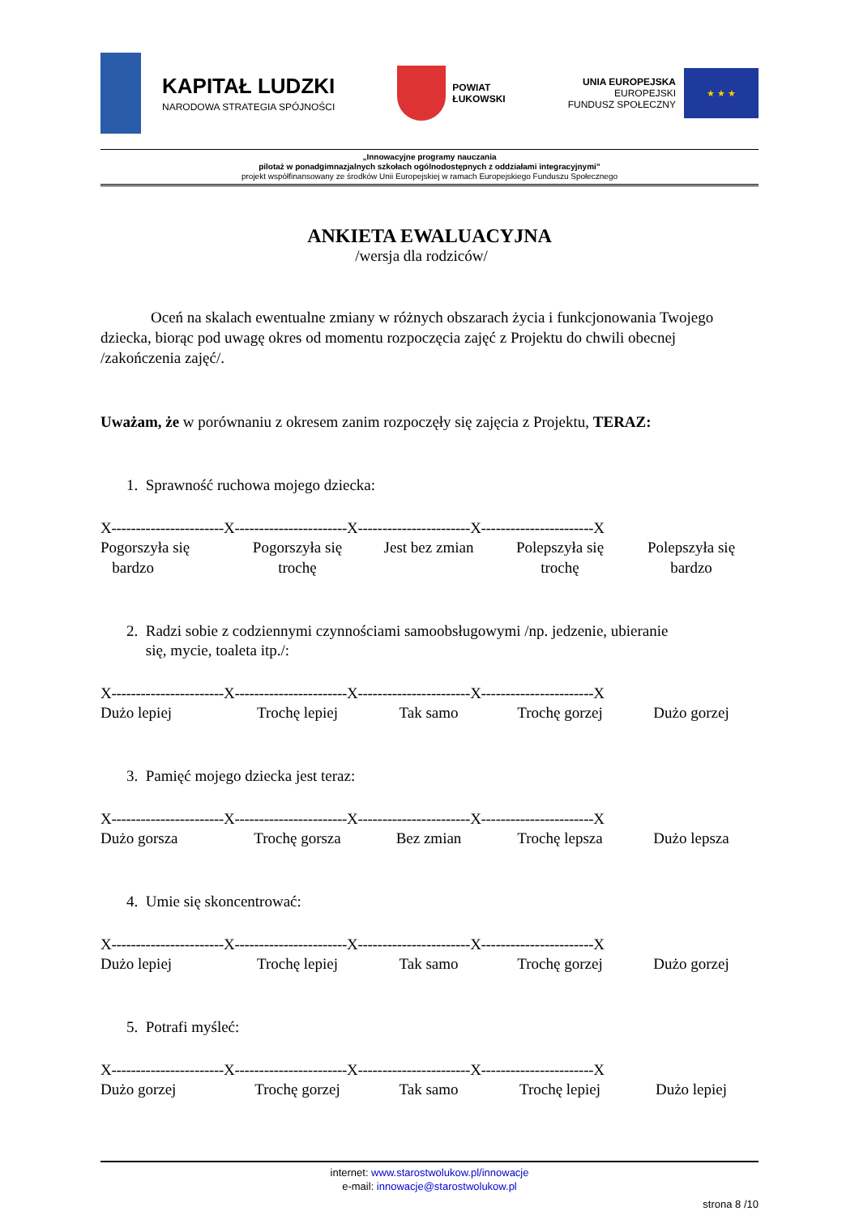KAPITAŁ LUDZKI
NARODOWA STRATEGIA SPÓJNOŚCI
POWIAT
ŁUKOWSKI
UNIA EUROPEJSKA
EUROPEJSKI
FUNDUSZ SPOŁECZNY
★ ★ ★
„Innowacyjne programy nauczania
pilotaż w ponadgimnazjalnych szkołach ogólnodostępnych z oddziałami integracyjnymi”
projekt współfinansowany ze środków Unii Europejskiej w ramach Europejskiego Funduszu Społecznego
ANKIETA EWALUACYJNA
/wersja dla rodziców/
Oceń na skalach ewentualne zmiany w różnych obszarach życia i funkcjonowania Twojego dziecka, biorąc pod uwagę okres od momentu rozpoczęcia zajęć z Projektu do chwili obecnej /zakończenia zajęć/.
Uważam, że w porównaniu z okresem zanim rozpoczęły się zajęcia z Projektu, TERAZ:
1. Sprawność ruchowa mojego dziecka:
X-----------------------X-----------------------X-----------------------X-----------------------X
Pogorszyła się
bardzo
Pogorszyła się
trochę
Jest bez zmian Polepszyła się
trochę
Polepszyła się
bardzo
2. Radzi sobie z codziennymi czynnościami samoobsługowymi /np. jedzenie, ubieranie
się, mycie, toaleta itp./:
X-----------------------X-----------------------X-----------------------X-----------------------X
Dużo lepiej Trochę lepiej Tak samo Trochę gorzej Dużo gorzej
3. Pamięć mojego dziecka jest teraz:
X-----------------------X-----------------------X-----------------------X-----------------------X
Dużo gorsza Trochę gorsza Bez zmian Trochę lepsza Dużo lepsza
4. Umie się skoncentrować:
X-----------------------X-----------------------X-----------------------X-----------------------X
Dużo lepiej Trochę lepiej Tak samo Trochę gorzej Dużo gorzej
5. Potrafi myśleć:
X-----------------------X-----------------------X-----------------------X-----------------------X
Dużo gorzej Trochę gorzej Tak samo Trochę lepiej Dużo lepiej
internet: www.starostwolukow.pl/innowacje
e-mail: innowacje@starostwolukow.pl
strona 8 /10